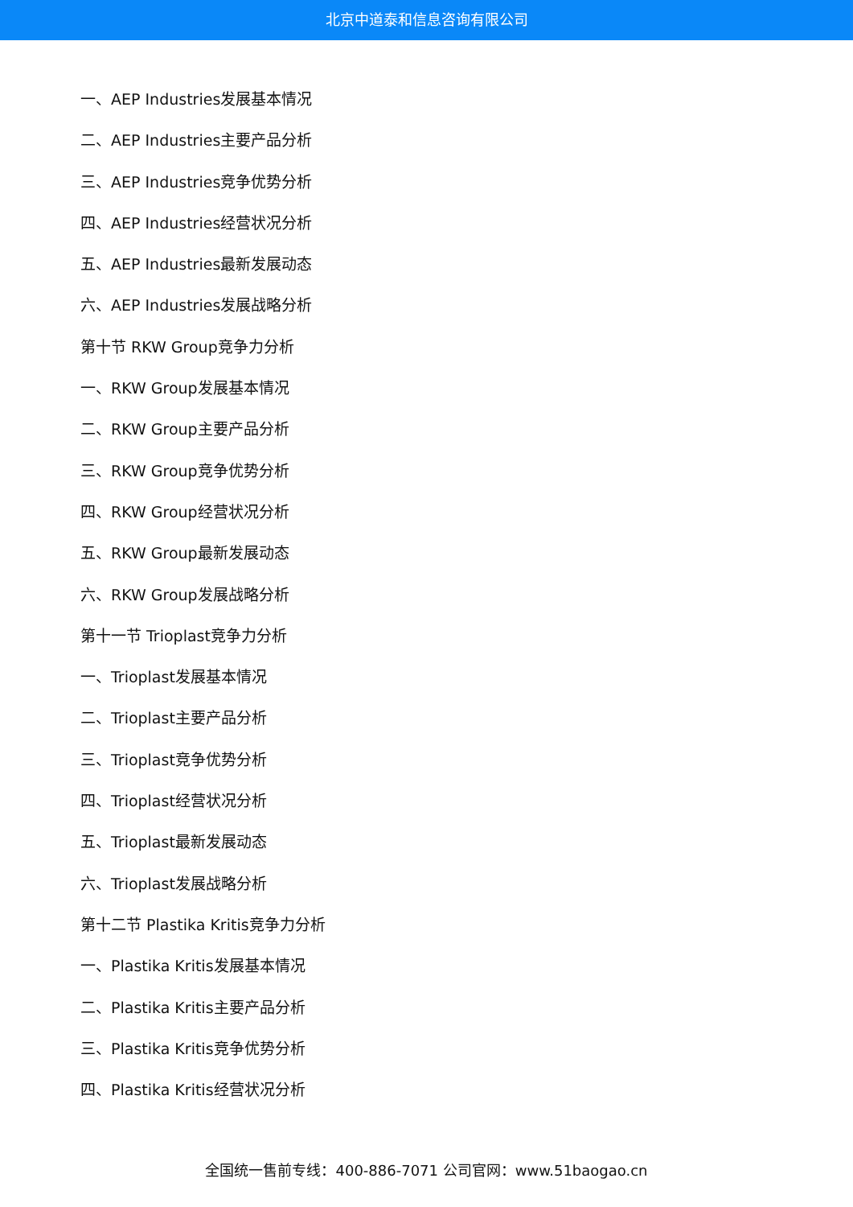北京中道泰和信息咨询有限公司
一、AEP Industries发展基本情况
二、AEP Industries主要产品分析
三、AEP Industries竞争优势分析
四、AEP Industries经营状况分析
五、AEP Industries最新发展动态
六、AEP Industries发展战略分析
第十节 RKW Group竞争力分析
一、RKW Group发展基本情况
二、RKW Group主要产品分析
三、RKW Group竞争优势分析
四、RKW Group经营状况分析
五、RKW Group最新发展动态
六、RKW Group发展战略分析
第十一节 Trioplast竞争力分析
一、Trioplast发展基本情况
二、Trioplast主要产品分析
三、Trioplast竞争优势分析
四、Trioplast经营状况分析
五、Trioplast最新发展动态
六、Trioplast发展战略分析
第十二节 Plastika Kritis竞争力分析
一、Plastika Kritis发展基本情况
二、Plastika Kritis主要产品分析
三、Plastika Kritis竞争优势分析
四、Plastika Kritis经营状况分析
全国统一售前专线：400-886-7071 公司官网：www.51baogao.cn